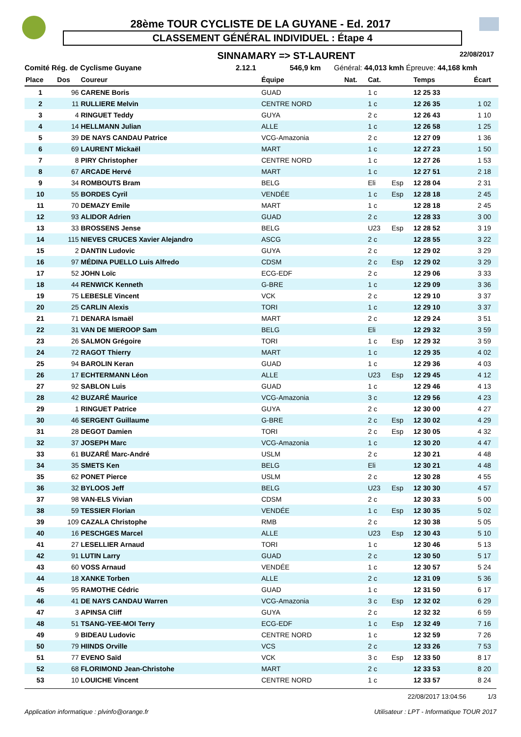28ème TOUR CYCLISTE DE LA GUYANE - Ed. 2017
CLASSEMENT GÉNÉRAL INDIVIDUEL : Étape 4
SINNAMARY => ST-LAURENT 22/08/2017
Comité Rég. de Cyclisme Guyane 2.12.1 546,9 km Général: 44,013 kmh Épreuve: 44,168 kmh
| Place | Dos | Coureur | Équipe | Nat. | Cat. | | Temps | Écart |
| --- | --- | --- | --- | --- | --- | --- | --- | --- |
| 1 | 96 | CARENE Boris | GUAD | | 1 c | | 12 25 33 | |
| 2 | 11 | RULLIERE Melvin | CENTRE NORD | | 1 c | | 12 26 35 | 1 02 |
| 3 | 4 | RINGUET Teddy | GUYA | | 2 c | | 12 26 43 | 1 10 |
| 4 | 14 | HELLMANN Julian | ALLE | | 1 c | | 12 26 58 | 1 25 |
| 5 | 39 | DE NAYS CANDAU Patrice | VCG-Amazonia | | 2 c | | 12 27 09 | 1 36 |
| 6 | 69 | LAURENT Mickaël | MART | | 1 c | | 12 27 23 | 1 50 |
| 7 | 8 | PIRY Christopher | CENTRE NORD | | 1 c | | 12 27 26 | 1 53 |
| 8 | 67 | ARCADE Hervé | MART | | 1 c | | 12 27 51 | 2 18 |
| 9 | 34 | ROMBOUTS Bram | BELG | | Eli | Esp | 12 28 04 | 2 31 |
| 10 | 55 | BORDES Cyril | VENDÉE | | 1 c | Esp | 12 28 18 | 2 45 |
| 11 | 70 | DEMAZY Emile | MART | | 1 c | | 12 28 18 | 2 45 |
| 12 | 93 | ALIDOR Adrien | GUAD | | 2 c | | 12 28 33 | 3 00 |
| 13 | 33 | BROSSENS Jense | BELG | | U23 | Esp | 12 28 52 | 3 19 |
| 14 | 115 | NIEVES CRUCES Xavier Alejandro | ASCG | | 2 c | | 12 28 55 | 3 22 |
| 15 | 2 | DANTIN Ludovic | GUYA | | 2 c | | 12 29 02 | 3 29 |
| 16 | 97 | MÉDINA PUELLO Luis Alfredo | CDSM | | 2 c | Esp | 12 29 02 | 3 29 |
| 17 | 52 | JOHN Loïc | ECG-EDF | | 2 c | | 12 29 06 | 3 33 |
| 18 | 44 | RENWICK Kenneth | G-BRE | | 1 c | | 12 29 09 | 3 36 |
| 19 | 75 | LEBESLE Vincent | VCK | | 2 c | | 12 29 10 | 3 37 |
| 20 | 25 | CARLIN Alexis | TORI | | 1 c | | 12 29 10 | 3 37 |
| 21 | 71 | DENARA Ismaël | MART | | 2 c | | 12 29 24 | 3 51 |
| 22 | 31 | VAN DE MIEROOP Sam | BELG | | Eli | | 12 29 32 | 3 59 |
| 23 | 26 | SALMON Grégoire | TORI | | 1 c | Esp | 12 29 32 | 3 59 |
| 24 | 72 | RAGOT Thierry | MART | | 1 c | | 12 29 35 | 4 02 |
| 25 | 94 | BAROLIN Keran | GUAD | | 1 c | | 12 29 36 | 4 03 |
| 26 | 17 | ECHTERMANN Léon | ALLE | | U23 | Esp | 12 29 45 | 4 12 |
| 27 | 92 | SABLON Luis | GUAD | | 1 c | | 12 29 46 | 4 13 |
| 28 | 42 | BUZARÉ Maurice | VCG-Amazonia | | 3 c | | 12 29 56 | 4 23 |
| 29 | 1 | RINGUET Patrice | GUYA | | 2 c | | 12 30 00 | 4 27 |
| 30 | 46 | SERGENT Guillaume | G-BRE | | 2 c | Esp | 12 30 02 | 4 29 |
| 31 | 28 | DEGOT Damien | TORI | | 2 c | Esp | 12 30 05 | 4 32 |
| 32 | 37 | JOSEPH Marc | VCG-Amazonia | | 1 c | | 12 30 20 | 4 47 |
| 33 | 61 | BUZARÉ Marc-André | USLM | | 2 c | | 12 30 21 | 4 48 |
| 34 | 35 | SMETS Ken | BELG | | Eli | | 12 30 21 | 4 48 |
| 35 | 62 | PONET Pierce | USLM | | 2 c | | 12 30 28 | 4 55 |
| 36 | 32 | BYLOOS Jeff | BELG | | U23 | Esp | 12 30 30 | 4 57 |
| 37 | 98 | VAN-ELS Vivian | CDSM | | 2 c | | 12 30 33 | 5 00 |
| 38 | 59 | TESSIER Florian | VENDÉE | | 1 c | Esp | 12 30 35 | 5 02 |
| 39 | 109 | CAZALA Christophe | RMB | | 2 c | | 12 30 38 | 5 05 |
| 40 | 16 | PESCHGES Marcel | ALLE | | U23 | Esp | 12 30 43 | 5 10 |
| 41 | 27 | LESELLIER Arnaud | TORI | | 1 c | | 12 30 46 | 5 13 |
| 42 | 91 | LUTIN Larry | GUAD | | 2 c | | 12 30 50 | 5 17 |
| 43 | 60 | VOSS Arnaud | VENDÉE | | 1 c | | 12 30 57 | 5 24 |
| 44 | 18 | XANKE Torben | ALLE | | 2 c | | 12 31 09 | 5 36 |
| 45 | 95 | RAMOTHE Cédric | GUAD | | 1 c | | 12 31 50 | 6 17 |
| 46 | 41 | DE NAYS CANDAU Warren | VCG-Amazonia | | 3 c | Esp | 12 32 02 | 6 29 |
| 47 | 3 | APINSA Cliff | GUYA | | 2 c | | 12 32 32 | 6 59 |
| 48 | 51 | TSANG-YEE-MOI Terry | ECG-EDF | | 1 c | Esp | 12 32 49 | 7 16 |
| 49 | 9 | BIDEAU Ludovic | CENTRE NORD | | 1 c | | 12 32 59 | 7 26 |
| 50 | 79 | HIINDS Orville | VCS | | 2 c | | 12 33 26 | 7 53 |
| 51 | 77 | EVENO Saïd | VCK | | 3 c | Esp | 12 33 50 | 8 17 |
| 52 | 68 | FLORIMOND Jean-Christohe | MART | | 2 c | | 12 33 53 | 8 20 |
| 53 | 10 | LOUICHE Vincent | CENTRE NORD | | 1 c | | 12 33 57 | 8 24 |
22/08/2017 13:04:56 1/3
Application informatique : plvinfo@orange.fr Utilisateur : LPT - Informatique TOUR 2017